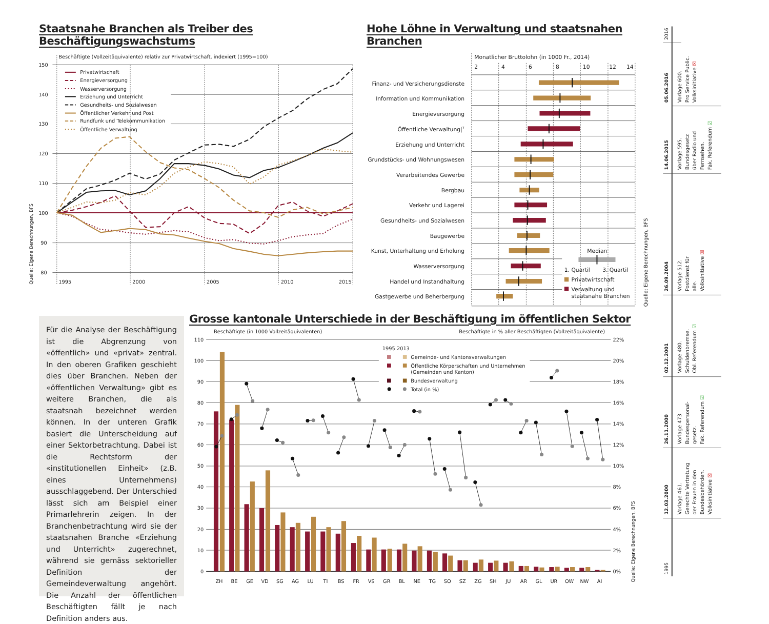Staatsnahe Branchen als Treiber des Beschäftigungswachstums
Beschäftigte (Vollzeitäquivalente) relativ zur Privatwirtschaft, indexiert (1995=100)
150
140
130
120
110
100
90
80
1995
2000
2005
2010
2015
Quelle: Eigene Berechnungen, BFS
Privatwirtschaft
Energieversorgung
Wasserversorgung
Erziehung und Unterricht
Gesundheits- und Sozialwesen
Öffentlicher Verkehr und Post
Rundfunk und Telekommunikation
Öffentliche Verwaltung
Hohe Löhne in Verwaltung und staatsnahen Branchen
Monatlicher Bruttolohn (in 1000 Fr., 2014)
2
4
6
8
10
12
14
Finanz- und Versicherungsdienste
Information und Kommunikation
Energieversorgung
Öffentliche Verwaltung|7
Erziehung und Unterricht
Grundstücks- und Wohnungswesen
Verarbeitendes Gewerbe
Bergbau
Verkehr und Lagerei
Gesundheits- und Sozialwesen
Baugewerbe
Kunst, Unterhaltung und Erholung
Wasserversorgung
Handel und Instandhaltung
Gastgewerbe und Beherbergung
Median
1. Quartil
3. Quartil
Privatwirtschaft
Verwaltung und
staatsnahe Branchen
Quelle: Eigene Berechnungen, BFS
Für die Analyse der Beschäftigung ist die Abgrenzung von «öffentlich» und «privat» zentral. In den oberen Grafiken geschieht dies über Branchen. Neben der «öffentlichen Verwaltung» gibt es weitere Branchen, die als staatsnah bezeichnet werden können. In der unteren Grafik basiert die Unterscheidung auf einer Sektorbetrachtung. Dabei ist die Rechtsform der «institutionellen Einheit» (z.B. eines Unternehmens) ausschlaggebend. Der Unterschied lässt sich am Beispiel einer Primarlehrerin zeigen. In der Branchenbetrachtung wird sie der staatsnahen Branche «Erziehung und Unterricht» zugerechnet, während sie gemäss sektorieller Definition der Gemeindeverwaltung angehört. Die Anzahl der öffentlichen Beschäftigten fällt je nach Definition anders aus.
Grosse kantonale Unterschiede in der Beschäftigung im öffentlichen Sektor
Beschäftigte (in 1000 Vollzeitäquivalenten)
Beschäftigte in % aller Beschäftigten (Vollzeitäquivalente)
110
100
90
80
70
60
50
40
30
20
10
0
22%
20%
18%
16%
14%
12%
10%
8%
6%
4%
2%
0%
1995 2013
Gemeinde- und Kantonsverwaltungen
Öffentliche Körperschaften und Unternehmen
(Gemeinden und Kanton)
Bundesverwaltung
Total (in %)
ZH
BE
GE
VD
SG
AG
LU
TI
BS
FR
VS
GR
BL
NE
TG
SO
SZ
ZG
SH
JU
AR
GL
UR
OW
NW
AI
Quelle: Eigene Berechnungen, BFS
2016
05.06.2016
14.06.2015
26.09.2004
02.12.2001
26.11.2000
12.03.2000
1995
Vorlage 600. Pro Service Public. Volksinitiative ☒
Vorlage 595. Bundesgesetz über Radio und Fernsehen. Fak. Referendum ☑
Vorlage 512. Postdienst für alle. Volksinitiative ☒
Vorlage 480. Schuldenbremse. Obl. Referendum ☑
Vorlage 473. Bundespersonal- gesetz. Fak. Referendum ☑
Vorlage 461. Gerechte Vertretung der Frauen in den Bundesbehörden. Volksinitiative ☒